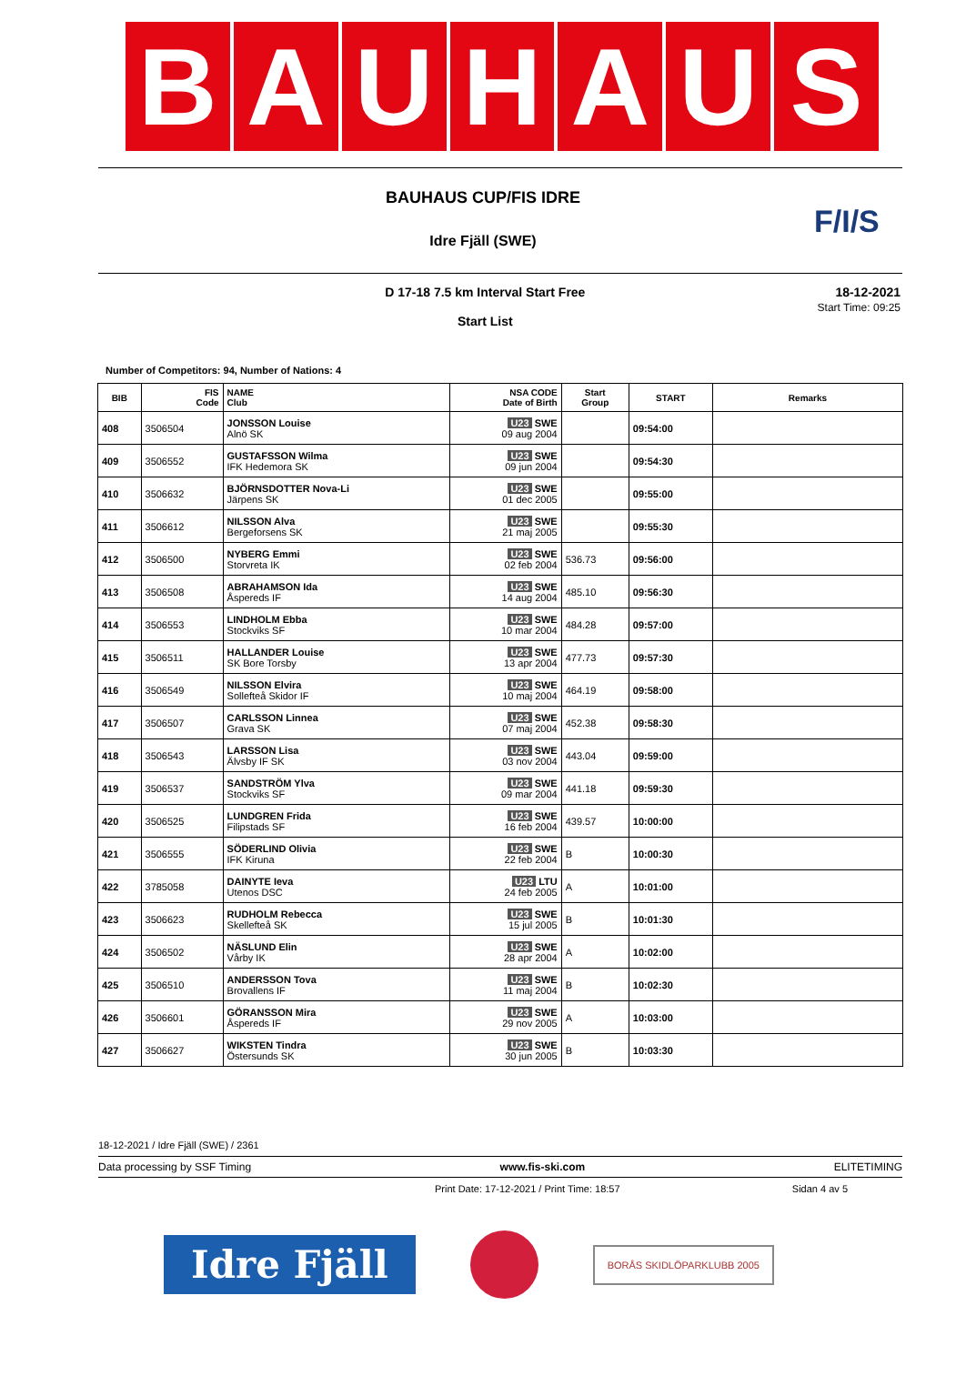B A U H A U S
F/I/S
BAUHAUS CUP/FIS IDRE
Idre Fjäll (SWE)
D 17-18 7.5 km Interval Start Free
Start List
18-12-2021
Start Time: 09:25
Number of Competitors: 94, Number of Nations: 4
| BIB | FIS Code | NAME Club | NSA CODE Date of Birth | Start Group | START | Remarks |
| --- | --- | --- | --- | --- | --- | --- |
| 408 | 3506504 | JONSSON Louise Alnö SK | U23 SWE 09 aug 2004 | | 09:54:00 | |
| 409 | 3506552 | GUSTAFSSON Wilma IFK Hedemora SK | U23 SWE 09 jun 2004 | | 09:54:30 | |
| 410 | 3506632 | BJÖRNSDOTTER Nova-Li Järpens SK | U23 SWE 01 dec 2005 | | 09:55:00 | |
| 411 | 3506612 | NILSSON Alva Bergeforsens SK | U23 SWE 21 maj 2005 | | 09:55:30 | |
| 412 | 3506500 | NYBERG Emmi Storvreta IK | U23 SWE 02 feb 2004 | 536.73 | 09:56:00 | |
| 413 | 3506508 | ABRAHAMSON Ida Åspereds IF | U23 SWE 14 aug 2004 | 485.10 | 09:56:30 | |
| 414 | 3506553 | LINDHOLM Ebba Stockviks SF | U23 SWE 10 mar 2004 | 484.28 | 09:57:00 | |
| 415 | 3506511 | HALLANDER Louise SK Bore Torsby | U23 SWE 13 apr 2004 | 477.73 | 09:57:30 | |
| 416 | 3506549 | NILSSON Elvira Sollefteå Skidor IF | U23 SWE 10 maj 2004 | 464.19 | 09:58:00 | |
| 417 | 3506507 | CARLSSON Linnea Grava SK | U23 SWE 07 maj 2004 | 452.38 | 09:58:30 | |
| 418 | 3506543 | LARSSON Lisa Älvsby IF SK | U23 SWE 03 nov 2004 | 443.04 | 09:59:00 | |
| 419 | 3506537 | SANDSTRÖM Ylva Stockviks SF | U23 SWE 09 mar 2004 | 441.18 | 09:59:30 | |
| 420 | 3506525 | LUNDGREN Frida Filipstads SF | U23 SWE 16 feb 2004 | 439.57 | 10:00:00 | |
| 421 | 3506555 | SÖDERLIND Olivia IFK Kiruna | U23 SWE 22 feb 2004 | B | 10:00:30 | |
| 422 | 3785058 | DAINYTE Ieva Utenos DSC | U23 LTU 24 feb 2005 | A | 10:01:00 | |
| 423 | 3506623 | RUDHOLM Rebecca Skellefteå SK | U23 SWE 15 jul 2005 | B | 10:01:30 | |
| 424 | 3506502 | NÄSLUND Elin Vårby IK | U23 SWE 28 apr 2004 | A | 10:02:00 | |
| 425 | 3506510 | ANDERSSON Tova Brovallens IF | U23 SWE 11 maj 2004 | B | 10:02:30 | |
| 426 | 3506601 | GÖRANSSON Mira Åspereds IF | U23 SWE 29 nov 2005 | A | 10:03:00 | |
| 427 | 3506627 | WIKSTEN Tindra Östersunds SK | U23 SWE 30 jun 2005 | B | 10:03:30 | |
18-12-2021 / Idre Fjäll (SWE) / 2361
Data processing by SSF Timing www.fis-ski.com ELITETIMING
Print Date: 17-12-2021 / Print Time: 18:57 Sidan 4 av 5
Idre Fjäll
BORÅS SKIDLÖPARKLUBB 2005